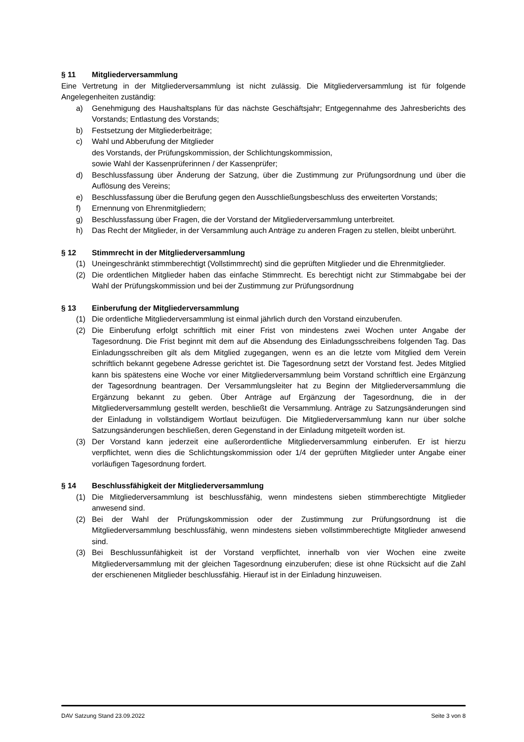§ 11 Mitgliederversammlung
Eine Vertretung in der Mitgliederversammlung ist nicht zulässig. Die Mitgliederversammlung ist für folgende Angelegenheiten zuständig:
a) Genehmigung des Haushaltsplans für das nächste Geschäftsjahr; Entgegennahme des Jahresberichts des Vorstands; Entlastung des Vorstands;
b) Festsetzung der Mitgliederbeiträge;
c) Wahl und Abberufung der Mitglieder
des Vorstands, der Prüfungskommission, der Schlichtungskommission,
sowie Wahl der Kassenprüferinnen / der Kassenprüfer;
d) Beschlussfassung über Änderung der Satzung, über die Zustimmung zur Prüfungsordnung und über die Auflösung des Vereins;
e) Beschlussfassung über die Berufung gegen den Ausschließungsbeschluss des erweiterten Vorstands;
f) Ernennung von Ehrenmitgliedern;
g) Beschlussfassung über Fragen, die der Vorstand der Mitgliederversammlung unterbreitet.
h) Das Recht der Mitglieder, in der Versammlung auch Anträge zu anderen Fragen zu stellen, bleibt unberührt.
§ 12 Stimmrecht in der Mitgliederversammlung
(1) Uneingeschränkt stimmberechtigt (Vollstimmrecht) sind die geprüften Mitglieder und die Ehrenmitglieder.
(2) Die ordentlichen Mitglieder haben das einfache Stimmrecht. Es berechtigt nicht zur Stimmabgabe bei der Wahl der Prüfungskommission und bei der Zustimmung zur Prüfungsordnung
§ 13 Einberufung der Mitgliederversammlung
(1) Die ordentliche Mitgliederversammlung ist einmal jährlich durch den Vorstand einzuberufen.
(2) Die Einberufung erfolgt schriftlich mit einer Frist von mindestens zwei Wochen unter Angabe der Tagesordnung. Die Frist beginnt mit dem auf die Absendung des Einladungsschreibens folgenden Tag. Das Einladungsschreiben gilt als dem Mitglied zugegangen, wenn es an die letzte vom Mitglied dem Verein schriftlich bekannt gegebene Adresse gerichtet ist. Die Tagesordnung setzt der Vorstand fest. Jedes Mitglied kann bis spätestens eine Woche vor einer Mitgliederversammlung beim Vorstand schriftlich eine Ergänzung der Tagesordnung beantragen. Der Versammlungsleiter hat zu Beginn der Mitgliederversammlung die Ergänzung bekannt zu geben. Über Anträge auf Ergänzung der Tagesordnung, die in der Mitgliederversammlung gestellt werden, beschließt die Versammlung. Anträge zu Satzungsänderungen sind der Einladung in vollständigem Wortlaut beizufügen. Die Mitgliederversammlung kann nur über solche Satzungsänderungen beschließen, deren Gegenstand in der Einladung mitgeteilt worden ist.
(3) Der Vorstand kann jederzeit eine außerordentliche Mitgliederversammlung einberufen. Er ist hierzu verpflichtet, wenn dies die Schlichtungskommission oder 1/4 der geprüften Mitglieder unter Angabe einer vorläufigen Tagesordnung fordert.
§ 14 Beschlussfähigkeit der Mitgliederversammlung
(1) Die Mitgliederversammlung ist beschlussfähig, wenn mindestens sieben stimmberechtigte Mitglieder anwesend sind.
(2) Bei der Wahl der Prüfungskommission oder der Zustimmung zur Prüfungsordnung ist die Mitgliederversammlung beschlussfähig, wenn mindestens sieben vollstimmberechtigte Mitglieder anwesend sind.
(3) Bei Beschlussunfähigkeit ist der Vorstand verpflichtet, innerhalb von vier Wochen eine zweite Mitgliederversammlung mit der gleichen Tagesordnung einzuberufen; diese ist ohne Rücksicht auf die Zahl der erschienenen Mitglieder beschlussfähig. Hierauf ist in der Einladung hinzuweisen.
DAV Satzung Stand 23.09.2022 Seite 3 von 8